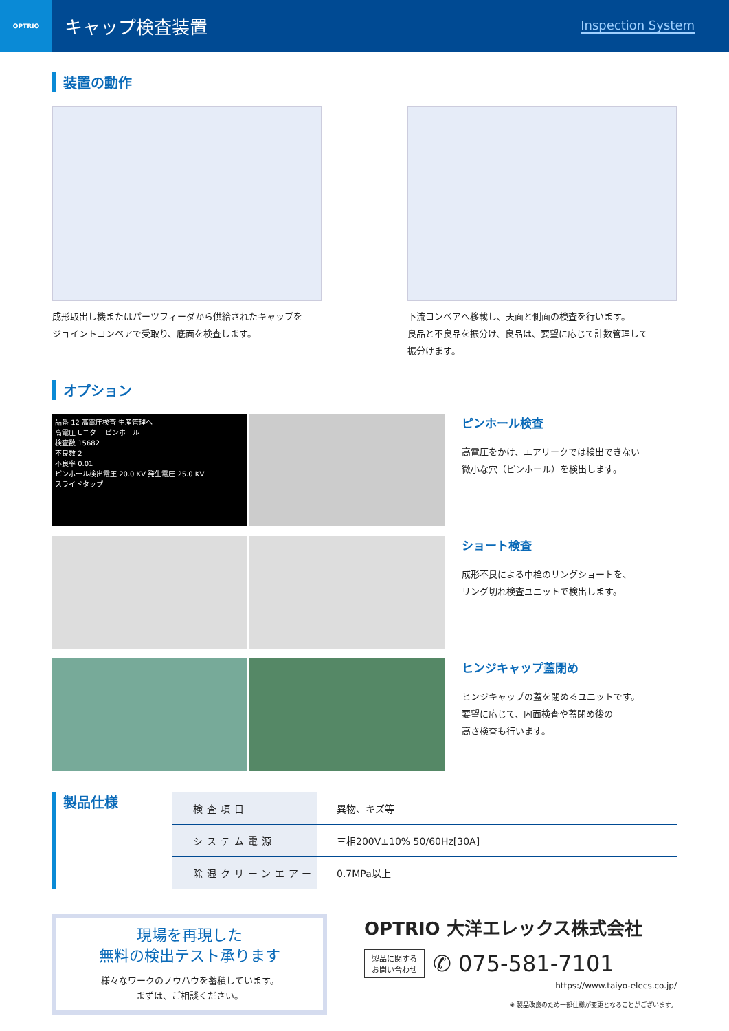OPTRIO
キャップ検査装置
Inspection System
装置の動作
成形取出し機またはパーツフィーダから供給されたキャップを
ジョイントコンベアで受取り、底面を検査します。
下流コンベアへ移載し、天面と側面の検査を行います。
良品と不良品を振分け、良品は、要望に応じて計数管理して
振分けます。
オプション
品番 12 高電圧検査 生産管理へ
高電圧モニター ピンホール
検査数 15682
不良数 2
不良率 0.01
ピンホール検出電圧 20.0 KV 発生電圧 25.0 KV
スライドタップ
ピンホール検査
高電圧をかけ、エアリークでは検出できない
微小な穴（ピンホール）を検出します。
ショート検査
成形不良による中栓のリングショートを、
リング切れ検査ユニットで検出します。
ヒンジキャップ蓋閉め
ヒンジキャップの蓋を閉めるユニットです。
要望に応じて、内面検査や蓋閉め後の
高さ検査も行います。
製品仕様
| 検査項目 | 異物、キズ等 |
| システム電源 | 三相200V±10% 50/60Hz[30A] |
| 除湿クリーンエアー | 0.7MPa以上 |
現場を再現した
無料の検出テスト承ります
様々なワークのノウハウを蓄積しています。
まずは、ご相談ください。
OPTRIO 大洋エレックス株式会社
製品に関する
お問い合わせ
✆ 075-581-7101
https://www.taiyo-elecs.co.jp/
※ 製品改良のため一部仕様が変更となることがございます。